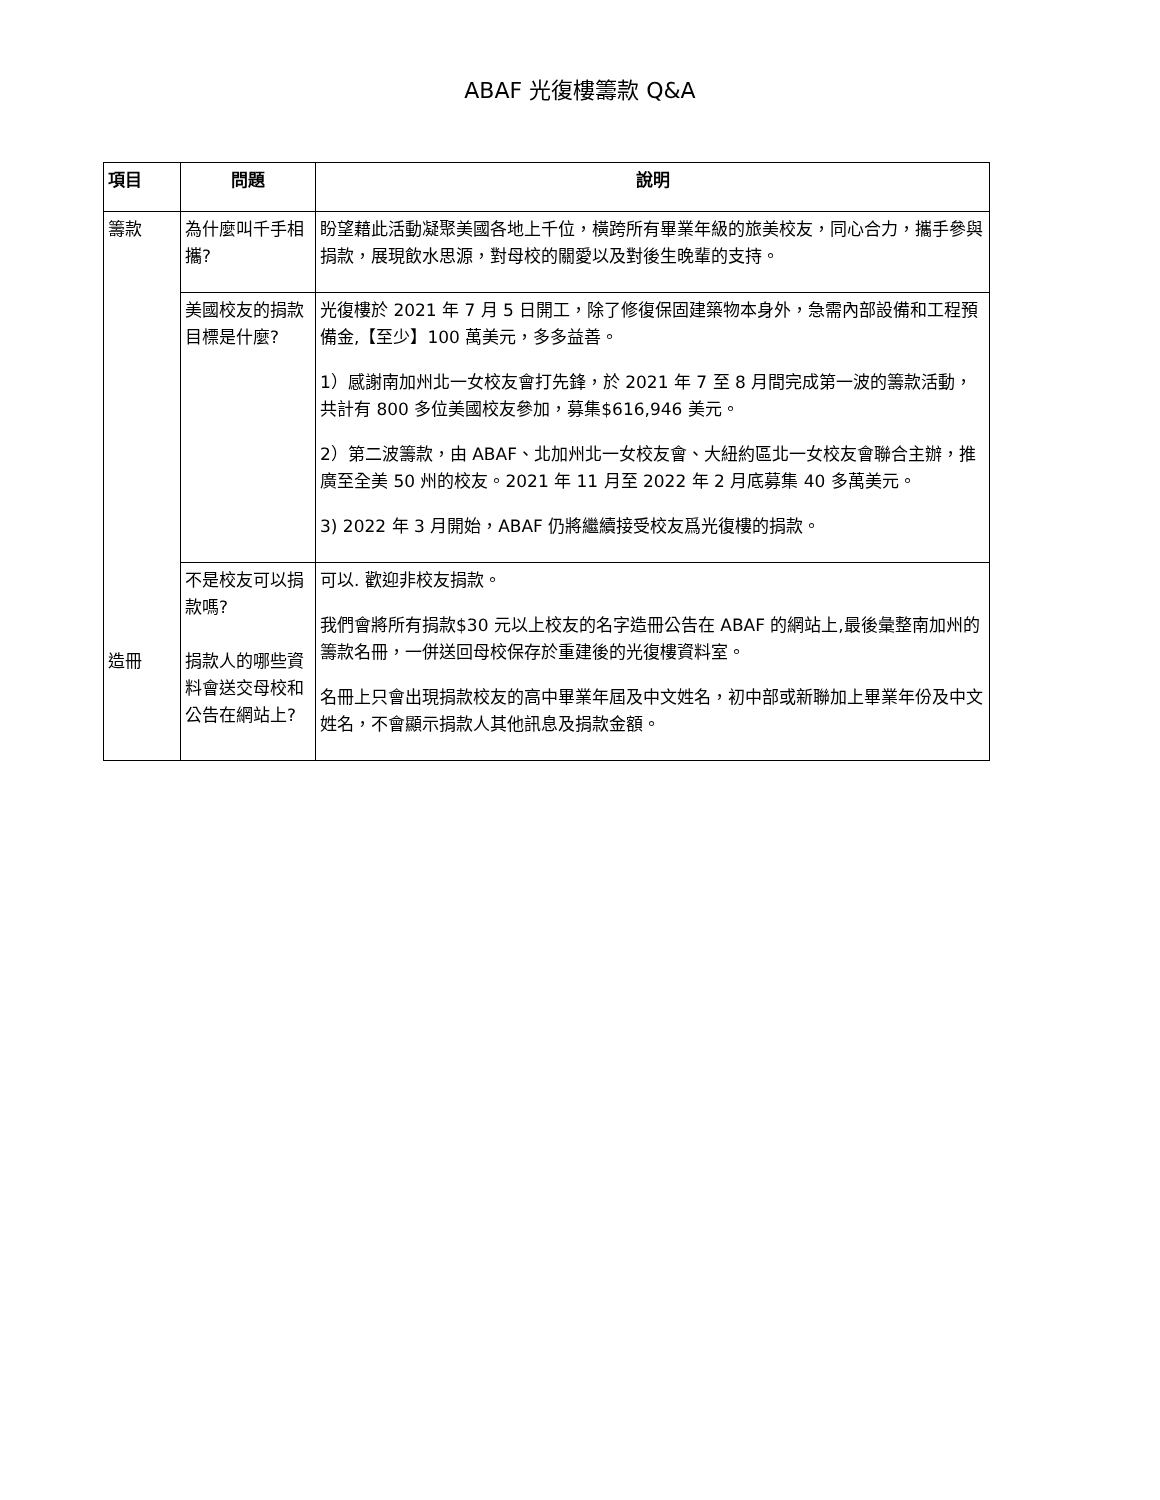ABAF 光復樓籌款 Q&A
| 項目 | 問題 | 說明 |
| --- | --- | --- |
| 籌款 | 為什麼叫千手相攜? | 盼望藉此活動凝聚美國各地上千位，橫跨所有畢業年級的旅美校友，同心合力，攜手參與捐款，展現飲水思源，對母校的關愛以及對後生晚輩的支持。 |
| | 美國校友的捐款目標是什麼? | 光復樓於 2021 年 7 月 5 日開工，除了修復保固建築物本身外，急需內部設備和工程預備金,【至少】100 萬美元，多多益善。 1）感謝南加州北一女校友會打先鋒，於 2021 年 7 至 8 月間完成第一波的籌款活動，共計有 800 多位美國校友參加，募集$616,946 美元。 2）第二波籌款，由 ABAF、北加州北一女校友會、大紐約區北一女校友會聯合主辦，推廣至全美 50 州的校友。2021 年 11 月至 2022 年 2 月底募集 40 多萬美元。 3) 2022 年 3 月開始，ABAF 仍將繼續接受校友爲光復樓的捐款。 |
| 造冊 | 不是校友可以捐款嗎? 捐款人的哪些資料會送交母校和公告在網站上? | 可以. 歡迎非校友捐款。 我們會將所有捐款$30 元以上校友的名字造冊公告在 ABAF 的網站上,最後彙整南加州的籌款名冊，一併送回母校保存於重建後的光復樓資料室。 名冊上只會出現捐款校友的高中畢業年屆及中文姓名，初中部或新聯加上畢業年份及中文姓名，不會顯示捐款人其他訊息及捐款金額。 |